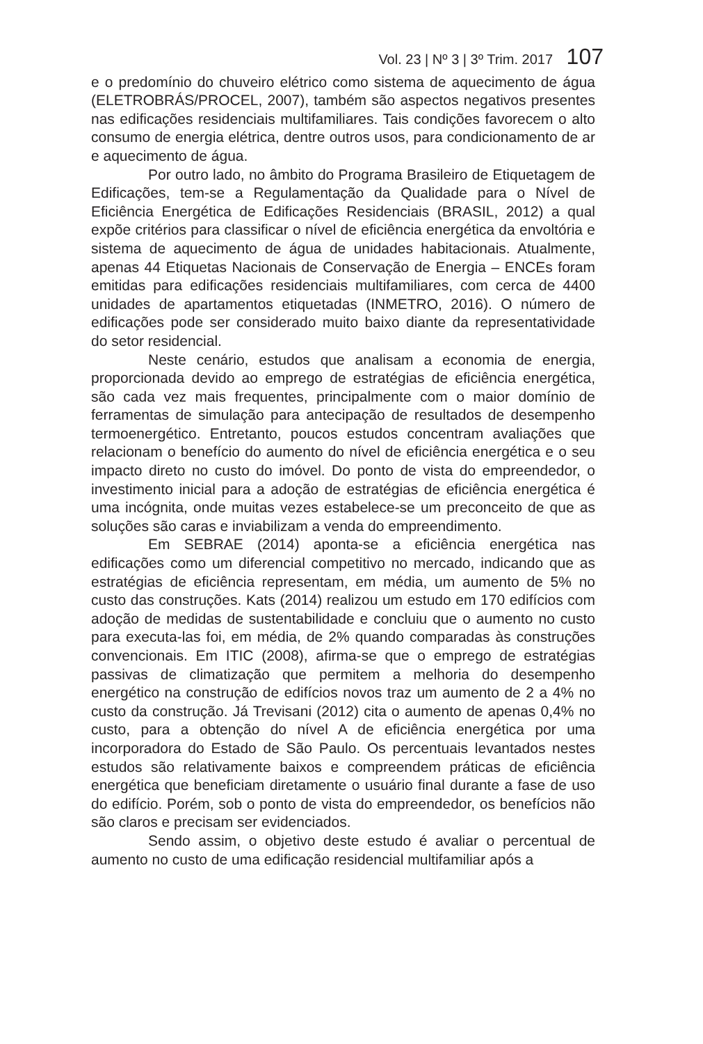Vol. 23 | Nº 3 | 3º Trim. 2017 107
e o predomínio do chuveiro elétrico como sistema de aquecimento de água (ELETROBRÁS/PROCEL, 2007), também são aspectos negativos presentes nas edificações residenciais multifamiliares. Tais condições favorecem o alto consumo de energia elétrica, dentre outros usos, para condicionamento de ar e aquecimento de água.
Por outro lado, no âmbito do Programa Brasileiro de Etiquetagem de Edificações, tem-se a Regulamentação da Qualidade para o Nível de Eficiência Energética de Edificações Residenciais (BRASIL, 2012) a qual expõe critérios para classificar o nível de eficiência energética da envoltória e sistema de aquecimento de água de unidades habitacionais. Atualmente, apenas 44 Etiquetas Nacionais de Conservação de Energia – ENCEs foram emitidas para edificações residenciais multifamiliares, com cerca de 4400 unidades de apartamentos etiquetadas (INMETRO, 2016). O número de edificações pode ser considerado muito baixo diante da representatividade do setor residencial.
Neste cenário, estudos que analisam a economia de energia, proporcionada devido ao emprego de estratégias de eficiência energética, são cada vez mais frequentes, principalmente com o maior domínio de ferramentas de simulação para antecipação de resultados de desempenho termoenergético. Entretanto, poucos estudos concentram avaliações que relacionam o benefício do aumento do nível de eficiência energética e o seu impacto direto no custo do imóvel. Do ponto de vista do empreendedor, o investimento inicial para a adoção de estratégias de eficiência energética é uma incógnita, onde muitas vezes estabelece-se um preconceito de que as soluções são caras e inviabilizam a venda do empreendimento.
Em SEBRAE (2014) aponta-se a eficiência energética nas edificações como um diferencial competitivo no mercado, indicando que as estratégias de eficiência representam, em média, um aumento de 5% no custo das construções. Kats (2014) realizou um estudo em 170 edifícios com adoção de medidas de sustentabilidade e concluiu que o aumento no custo para executa-las foi, em média, de 2% quando comparadas às construções convencionais. Em ITIC (2008), afirma-se que o emprego de estratégias passivas de climatização que permitem a melhoria do desempenho energético na construção de edifícios novos traz um aumento de 2 a 4% no custo da construção. Já Trevisani (2012) cita o aumento de apenas 0,4% no custo, para a obtenção do nível A de eficiência energética por uma incorporadora do Estado de São Paulo. Os percentuais levantados nestes estudos são relativamente baixos e compreendem práticas de eficiência energética que beneficiam diretamente o usuário final durante a fase de uso do edifício. Porém, sob o ponto de vista do empreendedor, os benefícios não são claros e precisam ser evidenciados.
Sendo assim, o objetivo deste estudo é avaliar o percentual de aumento no custo de uma edificação residencial multifamiliar após a